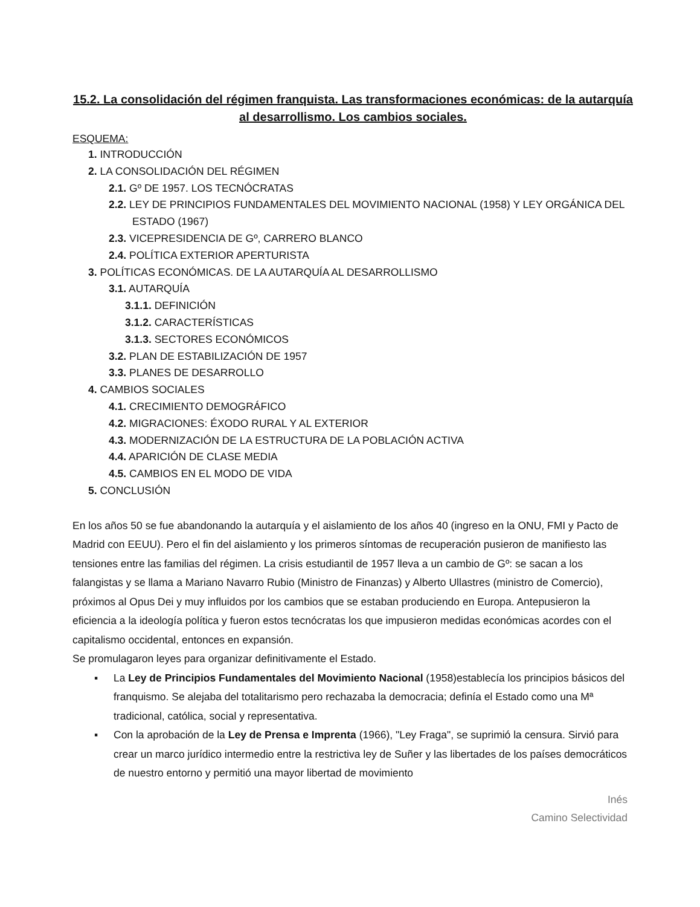15.2. La consolidación del régimen franquista. Las transformaciones económicas: de la autarquía al desarrollismo. Los cambios sociales.
ESQUEMA:
1. INTRODUCCIÓN
2. LA CONSOLIDACIÓN DEL RÉGIMEN
2.1. Gº DE 1957. LOS TECNÓCRATAS
2.2. LEY DE PRINCIPIOS FUNDAMENTALES DEL MOVIMIENTO NACIONAL (1958) Y LEY ORGÁNICA DEL
ESTADO (1967)
2.3. VICEPRESIDENCIA DE Gº, CARRERO BLANCO
2.4. POLÍTICA EXTERIOR APERTURISTA
3. POLÍTICAS ECONÓMICAS. DE LA AUTARQUÍA AL DESARROLLISMO
3.1. AUTARQUÍA
3.1.1. DEFINICIÓN
3.1.2. CARACTERÍSTICAS
3.1.3. SECTORES ECONÓMICOS
3.2. PLAN DE ESTABILIZACIÓN DE 1957
3.3. PLANES DE DESARROLLO
4. CAMBIOS SOCIALES
4.1. CRECIMIENTO DEMOGRÁFICO
4.2. MIGRACIONES: ÉXODO RURAL Y AL EXTERIOR
4.3. MODERNIZACIÓN DE LA ESTRUCTURA DE LA POBLACIÓN ACTIVA
4.4. APARICIÓN DE CLASE MEDIA
4.5. CAMBIOS EN EL MODO DE VIDA
5. CONCLUSIÓN
En los años 50 se fue abandonando la autarquía y el aislamiento de los años 40 (ingreso en la ONU, FMI y Pacto de Madrid con EEUU). Pero el fin del aislamiento y los primeros síntomas de recuperación pusieron de manifiesto las tensiones entre las familias del régimen. La crisis estudiantil de 1957 lleva a un cambio de Gº: se sacan a los falangistas y se llama a Mariano Navarro Rubio (Ministro de Finanzas) y Alberto Ullastres (ministro de Comercio), próximos al Opus Dei y muy influidos por los cambios que se estaban produciendo en Europa. Antepusieron la eficiencia a la ideología política y fueron estos tecnócratas los que impusieron medidas económicas acordes con el capitalismo occidental, entonces en expansión.
Se promulagaron leyes para organizar definitivamente el Estado.
▪ La Ley de Principios Fundamentales del Movimiento Nacional (1958)establecía los principios básicos del franquismo. Se alejaba del totalitarismo pero rechazaba la democracia; definía el Estado como una Mª tradicional, católica, social y representativa.
▪ Con la aprobación de la Ley de Prensa e Imprenta (1966), "Ley Fraga", se suprimió la censura. Sirvió para crear un marco jurídico intermedio entre la restrictiva ley de Suñer y las libertades de los países democráticos de nuestro entorno y permitió una mayor libertad de movimiento
Inés
Camino Selectividad